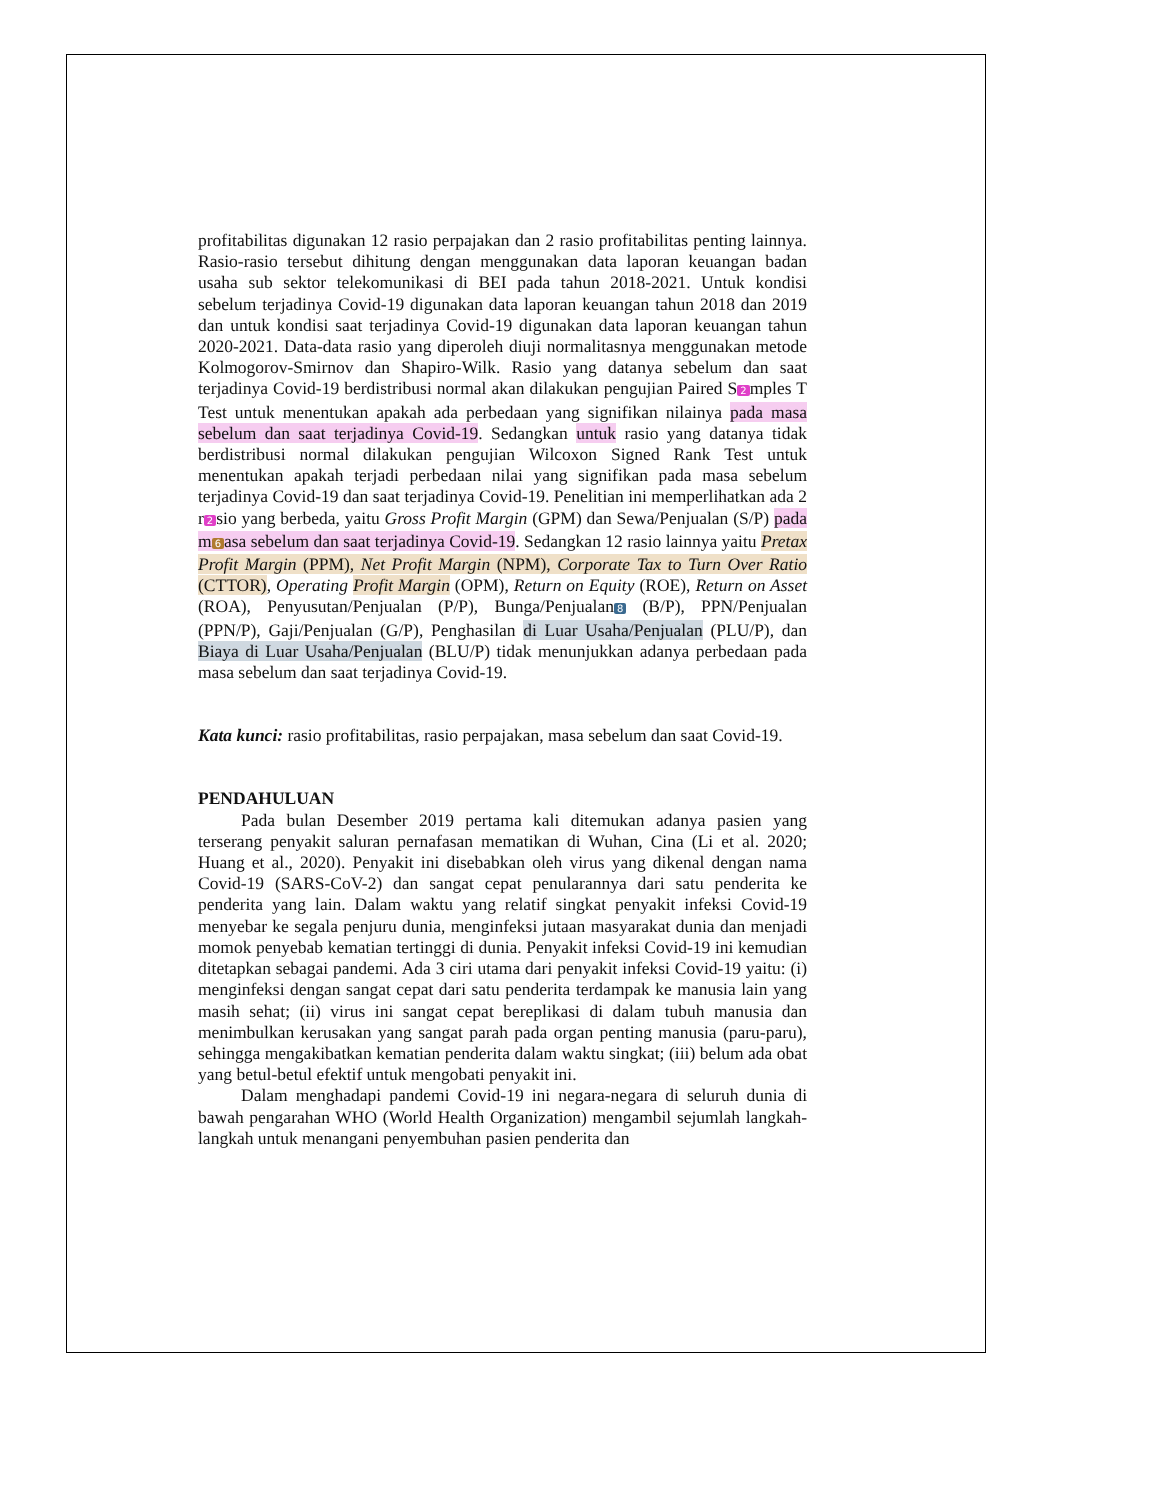profitabilitas digunakan 12 rasio perpajakan dan 2 rasio profitabilitas penting lainnya. Rasio-rasio tersebut dihitung dengan menggunakan data laporan keuangan badan usaha sub sektor telekomunikasi di BEI pada tahun 2018-2021. Untuk kondisi sebelum terjadinya Covid-19 digunakan data laporan keuangan tahun 2018 dan 2019 dan untuk kondisi saat terjadinya Covid-19 digunakan data laporan keuangan tahun 2020-2021. Data-data rasio yang diperoleh diuji normalitasnya menggunakan metode Kolmogorov-Smirnov dan Shapiro-Wilk. Rasio yang datanya sebelum dan saat terjadinya Covid-19 berdistribusi normal akan dilakukan pengujian Paired S 2 mples T Test untuk menentukan apakah ada perbedaan yang signifikan nilainya pada masa sebelum dan saat terjadinya Covid-19. Sedangkan untuk rasio yang datanya tidak berdistribusi normal dilakukan pengujian Wilcoxon Signed Rank Test untuk menentukan apakah terjadi perbedaan nilai yang signifikan pada masa sebelum terjadinya Covid-19 dan saat terjadinya Covid-19. Penelitian ini memperlihatkan ada 2 r 2 sio yang berbeda, yaitu Gross Profit Margin (GPM) dan Sewa/Penjualan (S/P) pada m 6 asa sebelum dan saat terjadinya Covid-19. Sedangkan 12 rasio lainnya yaitu Pretax Profit Margin (PPM), Net Profit Margin (NPM), Corporate Tax to Turn Over Ratio (CTTOR), Operating Profit Margin (OPM), Return on Equity (ROE), Return on Asset (ROA), Penyusutan/Penjualan (P/P), Bunga/Penjualan 8 (B/P), PPN/Penjualan (PPN/P), Gaji/Penjualan (G/P), Penghasilan di Luar Usaha/Penjualan (PLU/P), dan Biaya di Luar Usaha/Penjualan (BLU/P) tidak menunjukkan adanya perbedaan pada masa sebelum dan saat terjadinya Covid-19.
Kata kunci: rasio profitabilitas, rasio perpajakan, masa sebelum dan saat Covid-19.
PENDAHULUAN
Pada bulan Desember 2019 pertama kali ditemukan adanya pasien yang terserang penyakit saluran pernafasan mematikan di Wuhan, Cina (Li et al. 2020; Huang et al., 2020). Penyakit ini disebabkan oleh virus yang dikenal dengan nama Covid-19 (SARS-CoV-2) dan sangat cepat penularannya dari satu penderita ke penderita yang lain. Dalam waktu yang relatif singkat penyakit infeksi Covid-19 menyebar ke segala penjuru dunia, menginfeksi jutaan masyarakat dunia dan menjadi momok penyebab kematian tertinggi di dunia. Penyakit infeksi Covid-19 ini kemudian ditetapkan sebagai pandemi. Ada 3 ciri utama dari penyakit infeksi Covid-19 yaitu: (i) menginfeksi dengan sangat cepat dari satu penderita terdampak ke manusia lain yang masih sehat; (ii) virus ini sangat cepat bereplikasi di dalam tubuh manusia dan menimbulkan kerusakan yang sangat parah pada organ penting manusia (paru-paru), sehingga mengakibatkan kematian penderita dalam waktu singkat; (iii) belum ada obat yang betul-betul efektif untuk mengobati penyakit ini.
Dalam menghadapi pandemi Covid-19 ini negara-negara di seluruh dunia di bawah pengarahan WHO (World Health Organization) mengambil sejumlah langkah-langkah untuk menangani penyembuhan pasien penderita dan